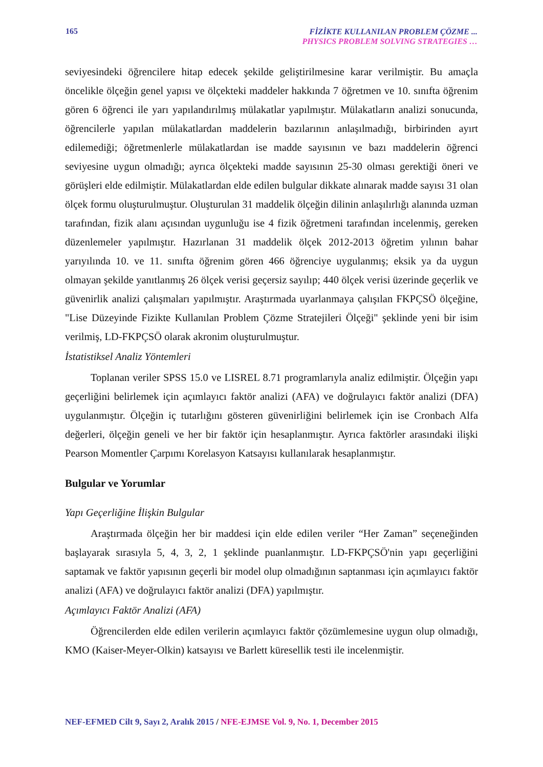165
FİZİKTE KULLANILAN PROBLEM ÇÖZME ...
PHYSICS PROBLEM SOLVING STRATEGIES …
seviyesindeki öğrencilere hitap edecek şekilde geliştirilmesine karar verilmiştir. Bu amaçla öncelikle ölçeğin genel yapısı ve ölçekteki maddeler hakkında 7 öğretmen ve 10. sınıfta öğrenim gören 6 öğrenci ile yarı yapılandırılmış mülakatlar yapılmıştır. Mülakatların analizi sonucunda, öğrencilerle yapılan mülakatlardan maddelerin bazılarının anlaşılmadığı, birbirinden ayırt edilemediği; öğretmenlerle mülakatlardan ise madde sayısının ve bazı maddelerin öğrenci seviyesine uygun olmadığı; ayrıca ölçekteki madde sayısının 25-30 olması gerektiği öneri ve görüşleri elde edilmiştir. Mülakatlardan elde edilen bulgular dikkate alınarak madde sayısı 31 olan ölçek formu oluşturulmuştur. Oluşturulan 31 maddelik ölçeğin dilinin anlaşılırlığı alanında uzman tarafından, fizik alanı açısından uygunluğu ise 4 fizik öğretmeni tarafından incelenmiş, gereken düzenlemeler yapılmıştır. Hazırlanan 31 maddelik ölçek 2012-2013 öğretim yılının bahar yarıyılında 10. ve 11. sınıfta öğrenim gören 466 öğrenciye uygulanmış; eksik ya da uygun olmayan şekilde yanıtlanmış 26 ölçek verisi geçersiz sayılıp; 440 ölçek verisi üzerinde geçerlik ve güvenirlik analizi çalışmaları yapılmıştır. Araştırmada uyarlanmaya çalışılan FKPÇSÖ ölçeğine, "Lise Düzeyinde Fizikte Kullanılan Problem Çözme Stratejileri Ölçeği" şeklinde yeni bir isim verilmiş, LD-FKPÇSÖ olarak akronim oluşturulmuştur.
İstatistiksel Analiz Yöntemleri
Toplanan veriler SPSS 15.0 ve LISREL 8.71 programlarıyla analiz edilmiştir. Ölçeğin yapı geçerliğini belirlemek için açımlayıcı faktör analizi (AFA) ve doğrulayıcı faktör analizi (DFA) uygulanmıştır. Ölçeğin iç tutarlığını gösteren güvenirliğini belirlemek için ise Cronbach Alfa değerleri, ölçeğin geneli ve her bir faktör için hesaplanmıştır. Ayrıca faktörler arasındaki ilişki Pearson Momentler Çarpımı Korelasyon Katsayısı kullanılarak hesaplanmıştır.
Bulgular ve Yorumlar
Yapı Geçerliğine İlişkin Bulgular
Araştırmada ölçeğin her bir maddesi için elde edilen veriler “Her Zaman” seçeneğinden başlayarak sırasıyla 5, 4, 3, 2, 1 şeklinde puanlanmıştır. LD-FKPÇSÖ'nin yapı geçerliğini saptamak ve faktör yapısının geçerli bir model olup olmadığının saptanması için açımlayıcı faktör analizi (AFA) ve doğrulayıcı faktör analizi (DFA) yapılmıştır.
Açımlayıcı Faktör Analizi (AFA)
Öğrencilerden elde edilen verilerin açımlayıcı faktör çözümlemesine uygun olup olmadığı, KMO (Kaiser-Meyer-Olkin) katsayısı ve Barlett küresellik testi ile incelenmiştir.
NEF-EFMED Cilt 9, Sayı 2, Aralık 2015 / NFE-EJMSE Vol. 9, No. 1, December 2015